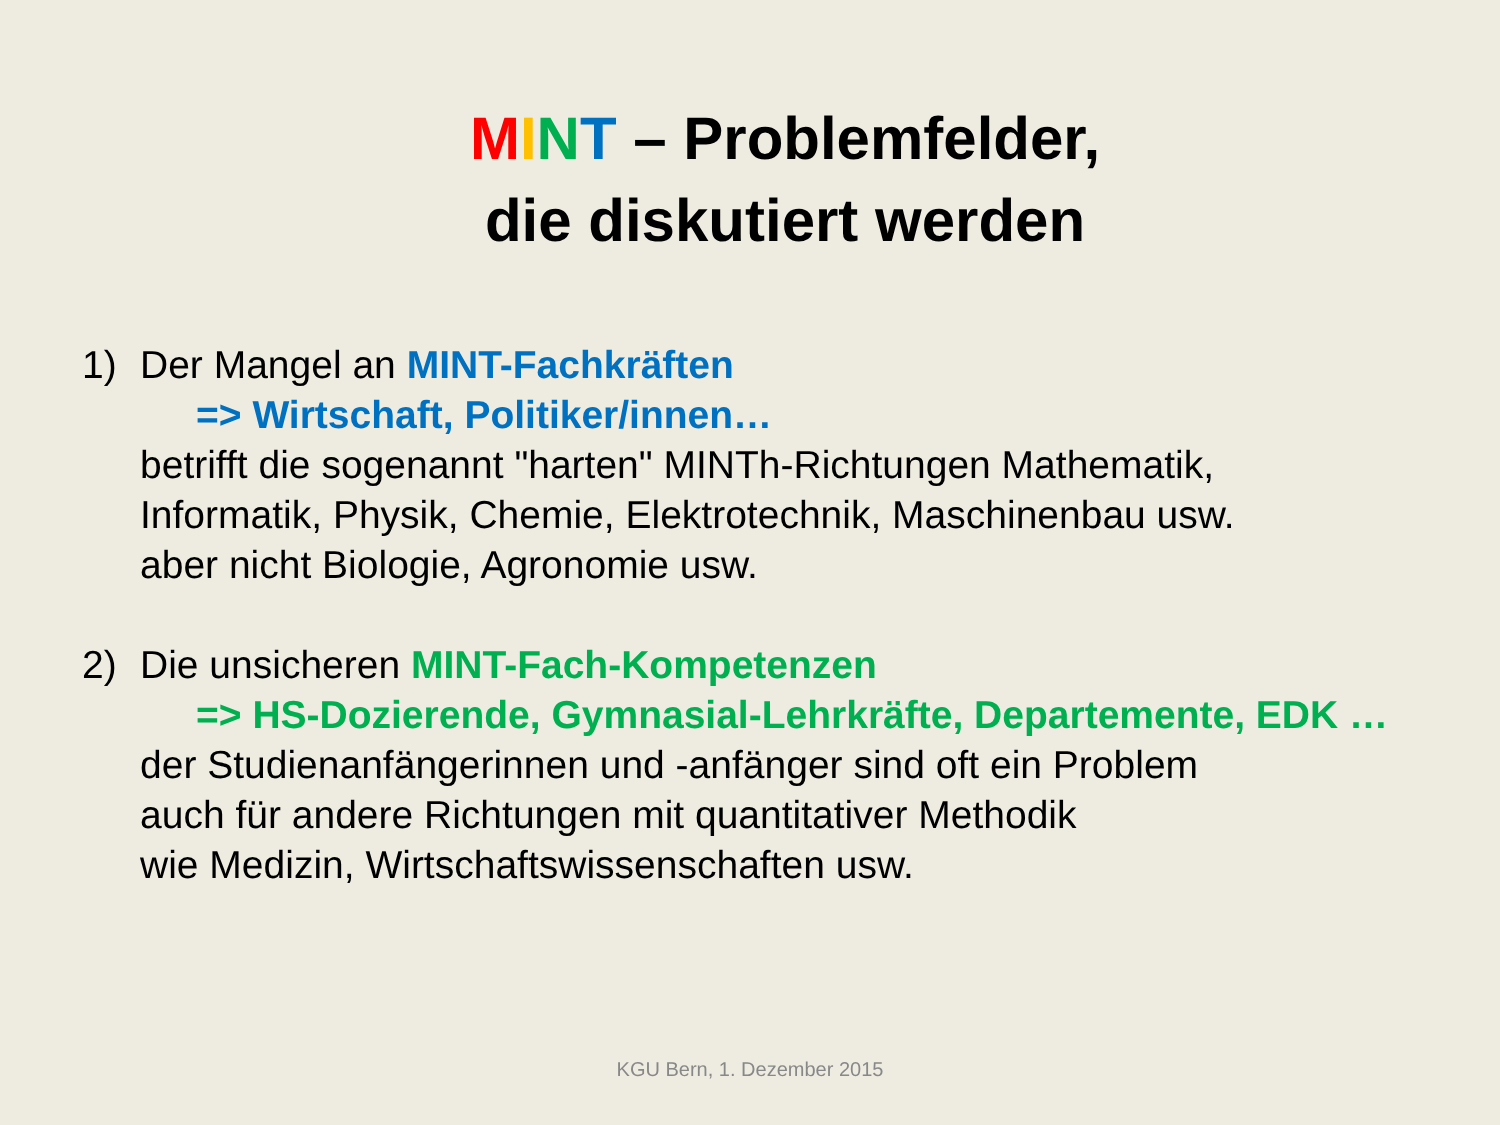MINT – Problemfelder,
die diskutiert werden
1) Der Mangel an MINT-Fachkräften
=> Wirtschaft, Politiker/innen…
betrifft die sogenannt "harten" MINTh-Richtungen Mathematik,
Informatik, Physik, Chemie, Elektrotechnik, Maschinenbau usw.
aber nicht Biologie, Agronomie usw.
2) Die unsicheren MINT-Fach-Kompetenzen
=> HS-Dozierende, Gymnasial-Lehrkräfte, Departemente, EDK …
der Studienanfängerinnen und -anfänger sind oft ein Problem
auch für andere Richtungen mit quantitativer Methodik
wie Medizin, Wirtschaftswissenschaften usw.
KGU Bern, 1. Dezember 2015